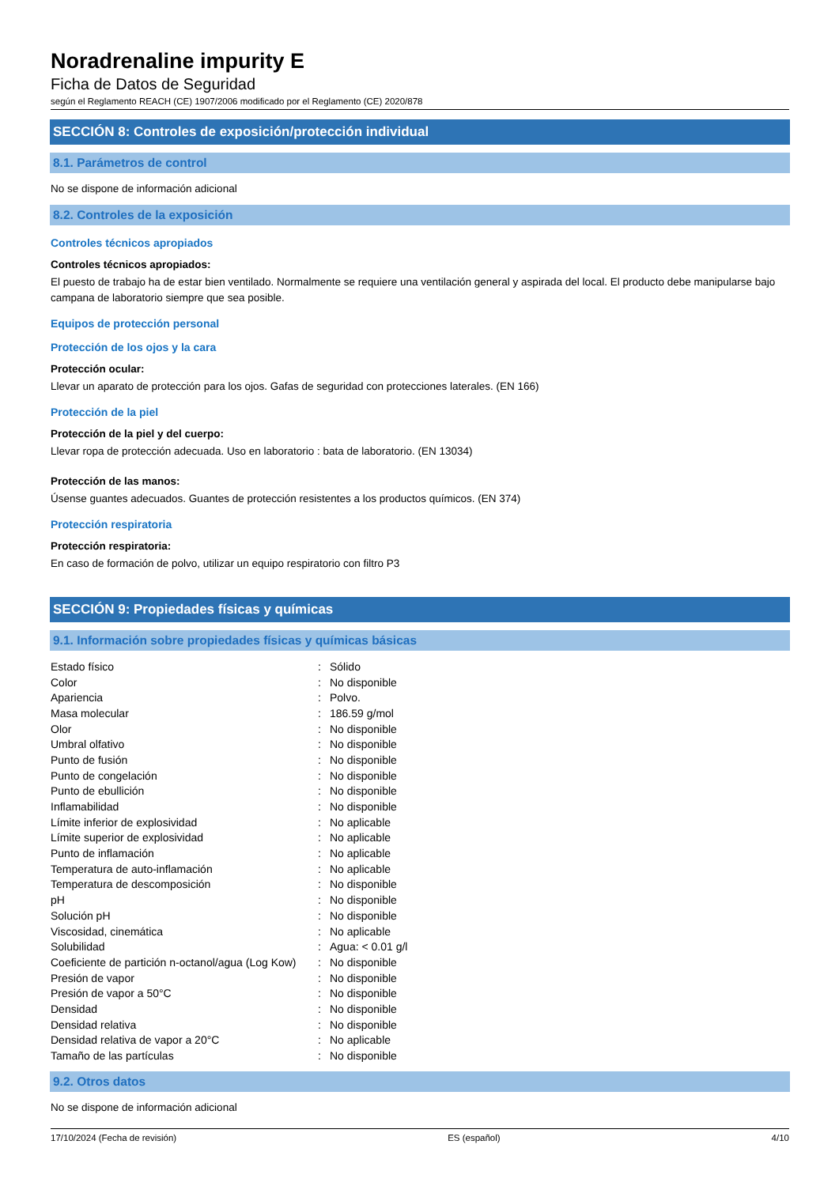Noradrenaline impurity E
Ficha de Datos de Seguridad
según el Reglamento REACH (CE) 1907/2006 modificado por el Reglamento (CE) 2020/878
SECCIÓN 8: Controles de exposición/protección individual
8.1. Parámetros de control
No se dispone de información adicional
8.2. Controles de la exposición
Controles técnicos apropiados
Controles técnicos apropiados:
El puesto de trabajo ha de estar bien ventilado. Normalmente se requiere una ventilación general y aspirada del local. El producto debe manipularse bajo campana de laboratorio siempre que sea posible.
Equipos de protección personal
Protección de los ojos y la cara
Protección ocular:
Llevar un aparato de protección para los ojos. Gafas de seguridad con protecciones laterales. (EN 166)
Protección de la piel
Protección de la piel y del cuerpo:
Llevar ropa de protección adecuada. Uso en laboratorio : bata de laboratorio. (EN 13034)
Protección de las manos:
Úsense guantes adecuados. Guantes de protección resistentes a los productos químicos. (EN 374)
Protección respiratoria
Protección respiratoria:
En caso de formación de polvo, utilizar un equipo respiratorio con filtro P3
SECCIÓN 9: Propiedades físicas y químicas
9.1. Información sobre propiedades físicas y químicas básicas
| Estado físico | : | Sólido |
| Color | : | No disponible |
| Apariencia | : | Polvo. |
| Masa molecular | : | 186.59 g/mol |
| Olor | : | No disponible |
| Umbral olfativo | : | No disponible |
| Punto de fusión | : | No disponible |
| Punto de congelación | : | No disponible |
| Punto de ebullición | : | No disponible |
| Inflamabilidad | : | No disponible |
| Límite inferior de explosividad | : | No aplicable |
| Límite superior de explosividad | : | No aplicable |
| Punto de inflamación | : | No aplicable |
| Temperatura de auto-inflamación | : | No aplicable |
| Temperatura de descomposición | : | No disponible |
| pH | : | No disponible |
| Solución pH | : | No disponible |
| Viscosidad, cinemática | : | No aplicable |
| Solubilidad | : | Agua: < 0.01 g/l |
| Coeficiente de partición n-octanol/agua (Log Kow) | : | No disponible |
| Presión de vapor | : | No disponible |
| Presión de vapor a 50°C | : | No disponible |
| Densidad | : | No disponible |
| Densidad relativa | : | No disponible |
| Densidad relativa de vapor a 20°C | : | No aplicable |
| Tamaño de las partículas | : | No disponible |
9.2. Otros datos
No se dispone de información adicional
17/10/2024 (Fecha de revisión) ES (español) 4/10